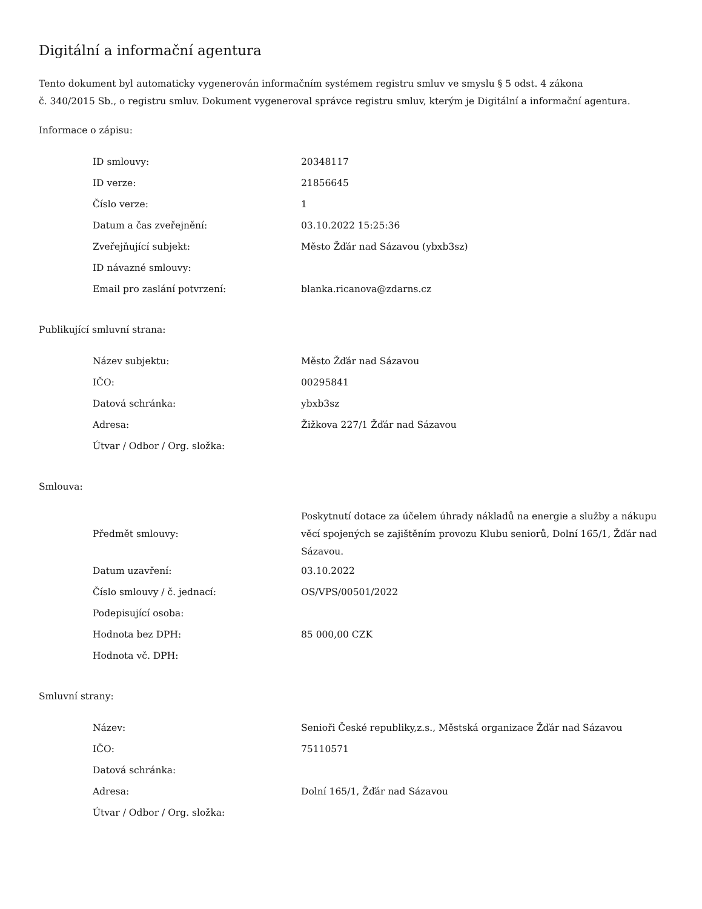Digitální a informační agentura
Tento dokument byl automaticky vygenerován informačním systémem registru smluv ve smyslu § 5 odst. 4 zákona
č. 340/2015 Sb., o registru smluv. Dokument vygeneroval správce registru smluv, kterým je Digitální a informační agentura.
Informace o zápisu:
| ID smlouvy: | 20348117 |
| ID verze: | 21856645 |
| Číslo verze: | 1 |
| Datum a čas zveřejnění: | 03.10.2022 15:25:36 |
| Zveřejňující subjekt: | Město Žďár nad Sázavou (ybxb3sz) |
| ID návazné smlouvy: | |
| Email pro zaslání potvrzení: | blanka.ricanova@zdarns.cz |
Publikující smluvní strana:
| Název subjektu: | Město Žďár nad Sázavou |
| IČO: | 00295841 |
| Datová schránka: | ybxb3sz |
| Adresa: | Žižkova 227/1 Žďár nad Sázavou |
| Útvar / Odbor / Org. složka: | |
Smlouva:
| Předmět smlouvy: | Poskytnutí dotace za účelem úhrady nákladů na energie a služby a nákupu věcí spojených se zajištěním provozu Klubu seniorů, Dolní 165/1, Žďár nad Sázavou. |
| Datum uzavření: | 03.10.2022 |
| Číslo smlouvy / č. jednací: | OS/VPS/00501/2022 |
| Podepisující osoba: | |
| Hodnota bez DPH: | 85 000,00 CZK |
| Hodnota vč. DPH: | |
Smluvní strany:
| Název: | Senioři České republiky,z.s., Městská organizace Žďár nad Sázavou |
| IČO: | 75110571 |
| Datová schránka: | |
| Adresa: | Dolní 165/1, Žďár nad Sázavou |
| Útvar / Odbor / Org. složka: | |